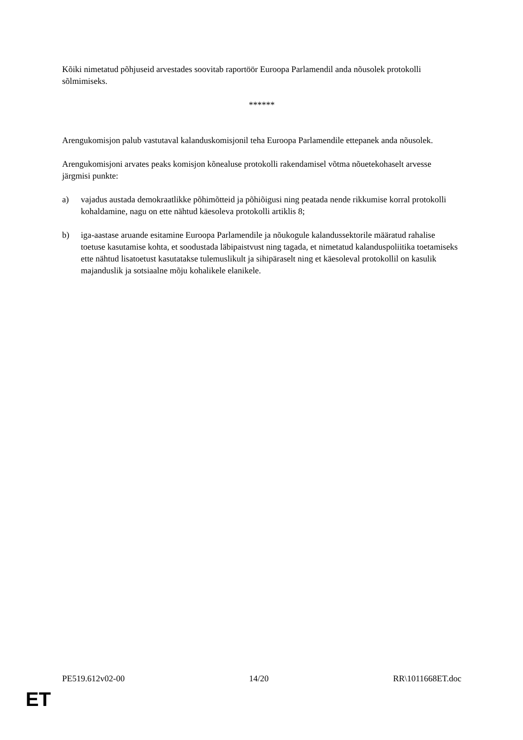Kõiki nimetatud põhjuseid arvestades soovitab raportöör Euroopa Parlamendil anda nõusolek protokolli sõlmimiseks.
******
Arengukomisjon palub vastutaval kalanduskomisjonil teha Euroopa Parlamendile ettepanek anda nõusolek.
Arengukomisjoni arvates peaks komisjon kõnealuse protokolli rakendamisel võtma nõuetekohaselt arvesse järgmisi punkte:
a) vajadus austada demokraatlikke põhimõtteid ja põhiõigusi ning peatada nende rikkumise korral protokolli kohaldamine, nagu on ette nähtud käesoleva protokolli artiklis 8;
b) iga-aastase aruande esitamine Euroopa Parlamendile ja nõukogule kalandussektorile määratud rahalise toetuse kasutamise kohta, et soodustada läbipaistvust ning tagada, et nimetatud kalanduspoliitika toetamiseks ette nähtud lisatoetust kasutatakse tulemuslikult ja sihipäraselt ning et käesoleval protokollil on kasulik majanduslik ja sotsiaalne mõju kohalikele elanikele.
PE519.612v02-00 14/20 RR\1011668ET.doc
ET